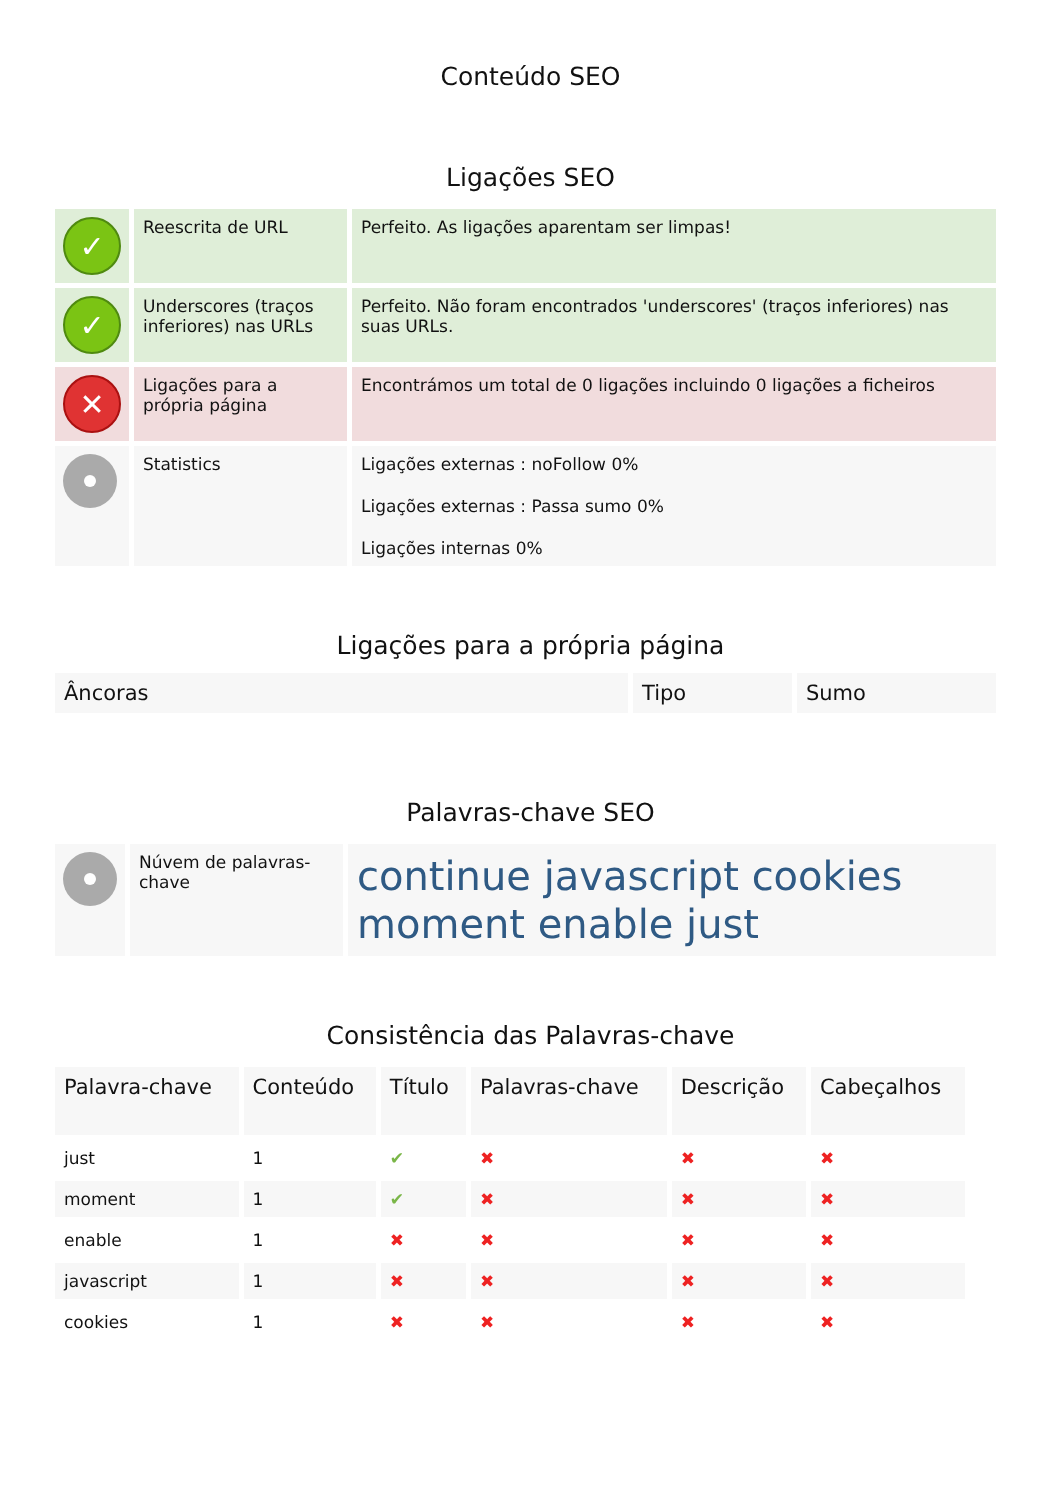Conteúdo SEO
Ligações SEO
| ✓ | Reescrita de URL | Perfeito. As ligações aparentam ser limpas! |
| ✓ | Underscores (traços inferiores) nas URLs | Perfeito. Não foram encontrados 'underscores' (traços inferiores) nas suas URLs. |
| ✕ | Ligações para a própria página | Encontrámos um total de 0 ligações incluindo 0 ligações a ficheiros |
| | Statistics | Ligações externas : noFollow 0% Ligações externas : Passa sumo 0% Ligações internas 0% |
Ligações para a própria página
| Âncoras | Tipo | Sumo |
| --- | --- | --- |
Palavras-chave SEO
| | Núvem de palavras-chave | continue javascript cookies moment enable just |
Consistência das Palavras-chave
| Palavra-chave | Conteúdo | Título | Palavras-chave | Descrição | Cabeçalhos |
| --- | --- | --- | --- | --- | --- |
| just | 1 | ✔ | ✖ | ✖ | ✖ |
| moment | 1 | ✔ | ✖ | ✖ | ✖ |
| enable | 1 | ✖ | ✖ | ✖ | ✖ |
| javascript | 1 | ✖ | ✖ | ✖ | ✖ |
| cookies | 1 | ✖ | ✖ | ✖ | ✖ |